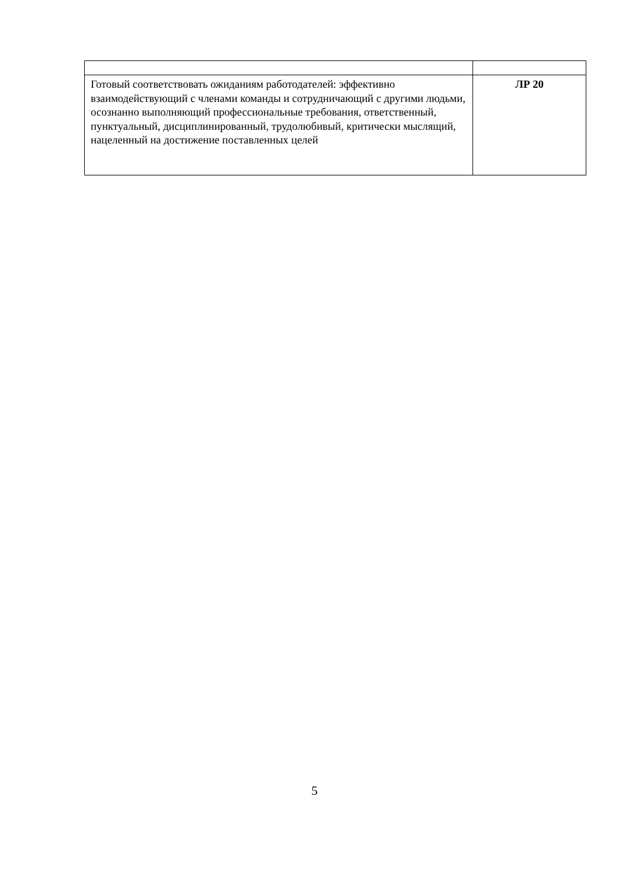| Готовый соответствовать ожиданиям работодателей: эффективно взаимодействующий с членами команды и сотрудничающий с другими людьми, осознанно выполняющий профессиональные требования, ответственный, пунктуальный, дисциплинированный, трудолюбивый, критически мыслящий, нацеленный на достижение поставленных целей | ЛР 20 |
5